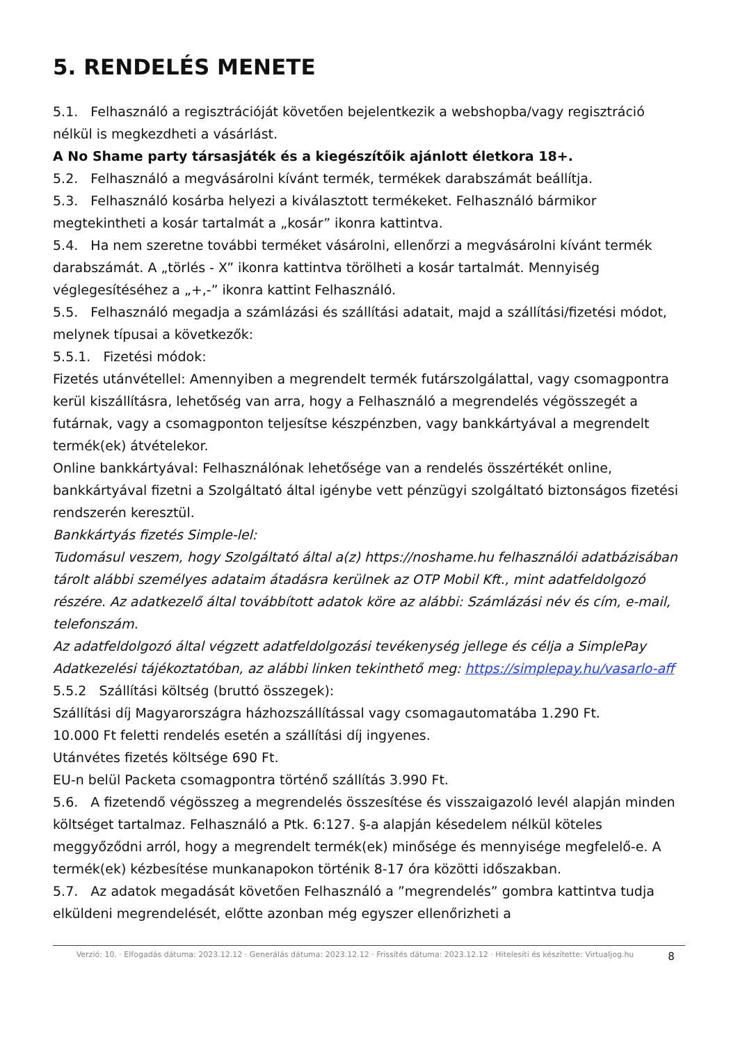5. RENDELÉS MENETE
5.1. Felhasználó a regisztrációját követően bejelentkezik a webshopba/vagy regisztráció nélkül is megkezdheti a vásárlást.
A No Shame party társasjáték és a kiegészítőik ajánlott életkora 18+.
5.2. Felhasználó a megvásárolni kívánt termék, termékek darabszámát beállítja.
5.3. Felhasználó kosárba helyezi a kiválasztott termékeket. Felhasználó bármikor megtekintheti a kosár tartalmát a „kosár” ikonra kattintva.
5.4. Ha nem szeretne további terméket vásárolni, ellenőrzi a megvásárolni kívánt termék darabszámát. A „törlés - X” ikonra kattintva törölheti a kosár tartalmát. Mennyiség véglegesítéséhez a „+,-” ikonra kattint Felhasználó.
5.5. Felhasználó megadja a számlázási és szállítási adatait, majd a szállítási/fizetési módot, melynek típusai a következők:
5.5.1. Fizetési módok:
Fizetés utánvétellel: Amennyiben a megrendelt termék futárszolgálattal, vagy csomagpontra kerül kiszállításra, lehetőség van arra, hogy a Felhasználó a megrendelés végösszegét a futárnak, vagy a csomagponton teljesítse készpénzben, vagy bankkártyával a megrendelt termék(ek) átvételekor.
Online bankkártyával: Felhasználónak lehetősége van a rendelés összértékét online, bankkártyával fizetni a Szolgáltató által igénybe vett pénzügyi szolgáltató biztonságos fizetési rendszerén keresztül.
Bankkártyás fizetés Simple-lel:
Tudomásul veszem, hogy Szolgáltató által a(z) https://noshame.hu felhasználói adatbázisában tárolt alábbi személyes adataim átadásra kerülnek az OTP Mobil Kft., mint adatfeldolgozó részére. Az adatkezelő által továbbított adatok köre az alábbi: Számlázási név és cím, e-mail, telefonszám.
Az adatfeldolgozó által végzett adatfeldolgozási tevékenység jellege és célja a SimplePay Adatkezelési tájékoztatóban, az alábbi linken tekinthető meg: https://simplepay.hu/vasarlo-aff
5.5.2 Szállítási költség (bruttó összegek):
Szállítási díj Magyarországra házhozszállítással vagy csomagautomatába 1.290 Ft.
10.000 Ft feletti rendelés esetén a szállítási díj ingyenes.
Utánvétes fizetés költsége 690 Ft.
EU-n belül Packeta csomagpontra történő szállítás 3.990 Ft.
5.6. A fizetendő végösszeg a megrendelés összesítése és visszaigazoló levél alapján minden költséget tartalmaz. Felhasználó a Ptk. 6:127. §-a alapján késedelem nélkül köteles meggyőződni arról, hogy a megrendelt termék(ek) minősége és mennyisége megfelelő-e. A termék(ek) kézbesítése munkanapokon történik 8-17 óra közötti időszakban.
5.7. Az adatok megadását követően Felhasználó a ”megrendelés” gombra kattintva tudja elküldeni megrendelését, előtte azonban még egyszer ellenőrizheti a
Verzió: 10. · Elfogadás dátuma: 2023.12.12 · Generálás dátuma: 2023.12.12 · Frissítés dátuma: 2023.12.12 · Hitelesíti és készítette: Virtualjog.hu
8